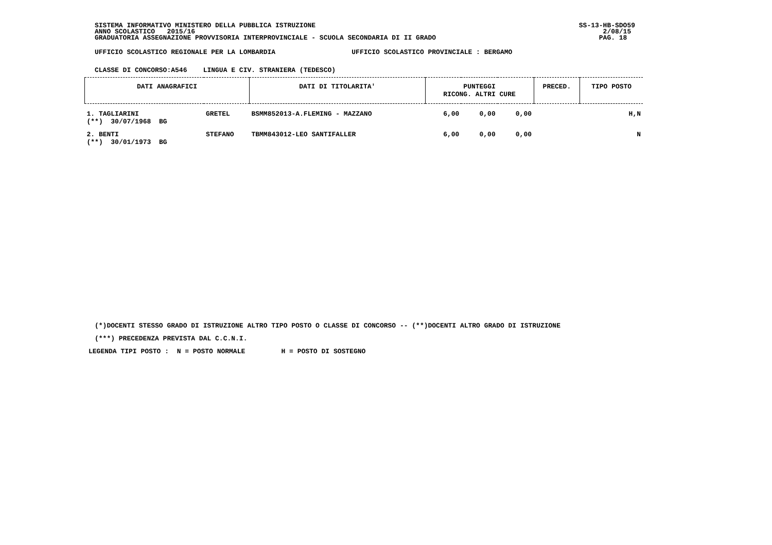SISTEMA INFORMATIVO MINISTERO DELLA PUBBLICA ISTRUZIONE SS-13-HB-SDO59
ANNO SCOLASTICO 2015/16 2/08/15
GRADUATORIA ASSEGNAZIONE PROVVISORIA INTERPROVINCIALE - SCUOLA SECONDARIA DI II GRADO PAG. 18
UFFICIO SCOLASTICO REGIONALE PER LA LOMBARDIA UFFICIO SCOLASTICO PROVINCIALE : BERGAMO
CLASSE DI CONCORSO:A546 LINGUA E CIV. STRANIERA (TEDESCO)
| DATI ANAGRAFICI | | DATI DI TITOLARITA' | PUNTEGGI RICONG. ALTRI CURE | | | PRECED. | TIPO POSTO |
| --- | --- | --- | --- | --- | --- | --- | --- |
| 1. TAGLIARINI (**) 30/07/1968 BG | GRETEL | BSMM852013-A.FLEMING - MAZZANO | 6,00 | 0,00 | 0,00 | | H,N |
| 2. BENTI (**) 30/01/1973 BG | STEFANO | TBMM843012-LEO SANTIFALLER | 6,00 | 0,00 | 0,00 | | N |
(*)DOCENTI STESSO GRADO DI ISTRUZIONE ALTRO TIPO POSTO O CLASSE DI CONCORSO -- (**)DOCENTI ALTRO GRADO DI ISTRUZIONE
(***) PRECEDENZA PREVISTA DAL C.C.N.I.
LEGENDA TIPI POSTO : N = POSTO NORMALE H = POSTO DI SOSTEGNO